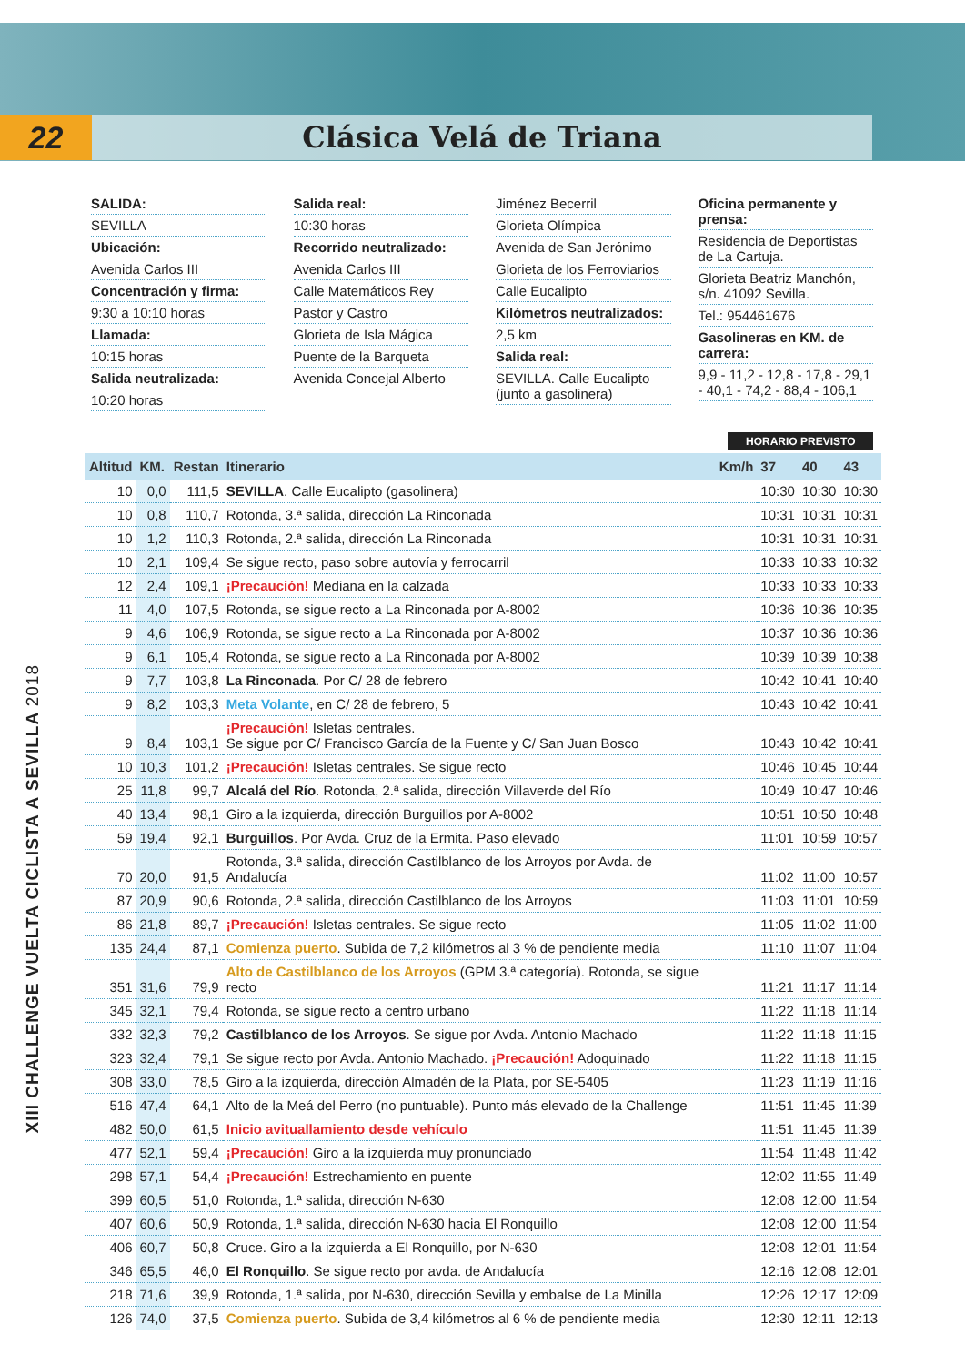22 Clásica Velá de Triana
SALIDA:
SEVILLA
Ubicación:
Avenida Carlos III
Concentración y firma:
9:30 a 10:10 horas
Llamada:
10:15 horas
Salida neutralizada:
10:20 horas
Salida real:
10:30 horas
Recorrido neutralizado:
Avenida Carlos III
Calle Matemáticos Rey
Pastor y Castro
Glorieta de Isla Mágica
Puente de la Barqueta
Avenida Concejal Alberto
Jiménez Becerril
Glorieta Olímpica
Avenida de San Jerónimo
Glorieta de los Ferroviarios
Calle Eucalipto
Kilómetros neutralizados:
2,5 km
Salida real:
SEVILLA. Calle Eucalipto (junto a gasolinera)
Oficina permanente y prensa:
Residencia de Deportistas de La Cartuja.
Glorieta Beatriz Manchón, s/n. 41092 Sevilla.
Tel.: 954461676
Gasolineras en KM. de carrera:
9,9 - 11,2 - 12,8 - 17,8 - 29,1 - 40,1 - 74,2 - 88,4 - 106,1
HORARIO PREVISTO
| Altitud | KM. | Restan | Itinerario | Km/h | 37 | 40 | 43 |
| --- | --- | --- | --- | --- | --- | --- | --- |
| 10 | 0,0 | 111,5 | SEVILLA . Calle Eucalipto (gasolinera) | | 10:30 | 10:30 | 10:30 |
| 10 | 0,8 | 110,7 | Rotonda, 3.ª salida, dirección La Rinconada | | 10:31 | 10:31 | 10:31 |
| 10 | 1,2 | 110,3 | Rotonda, 2.ª salida, dirección La Rinconada | | 10:31 | 10:31 | 10:31 |
| 10 | 2,1 | 109,4 | Se sigue recto, paso sobre autovía y ferrocarril | | 10:33 | 10:33 | 10:32 |
| 12 | 2,4 | 109,1 | ¡Precaución! Mediana en la calzada | | 10:33 | 10:33 | 10:33 |
| 11 | 4,0 | 107,5 | Rotonda, se sigue recto a La Rinconada por A-8002 | | 10:36 | 10:36 | 10:35 |
| 9 | 4,6 | 106,9 | Rotonda, se sigue recto a La Rinconada por A-8002 | | 10:37 | 10:36 | 10:36 |
| 9 | 6,1 | 105,4 | Rotonda, se sigue recto a La Rinconada por A-8002 | | 10:39 | 10:39 | 10:38 |
| 9 | 7,7 | 103,8 | La Rinconada . Por C/ 28 de febrero | | 10:42 | 10:41 | 10:40 |
| 9 | 8,2 | 103,3 | Meta Volante , en C/ 28 de febrero, 5 | | 10:43 | 10:42 | 10:41 |
| 9 | 8,4 | 103,1 | ¡Precaución! Isletas centrales. Se sigue por C/ Francisco García de la Fuente y C/ San Juan Bosco | | 10:43 | 10:42 | 10:41 |
| 10 | 10,3 | 101,2 | ¡Precaución! Isletas centrales. Se sigue recto | | 10:46 | 10:45 | 10:44 |
| 25 | 11,8 | 99,7 | Alcalá del Río . Rotonda, 2.ª salida, dirección Villaverde del Río | | 10:49 | 10:47 | 10:46 |
| 40 | 13,4 | 98,1 | Giro a la izquierda, dirección Burguillos por A-8002 | | 10:51 | 10:50 | 10:48 |
| 59 | 19,4 | 92,1 | Burguillos . Por Avda. Cruz de la Ermita. Paso elevado | | 11:01 | 10:59 | 10:57 |
| 70 | 20,0 | 91,5 | Rotonda, 3.ª salida, dirección Castilblanco de los Arroyos por Avda. de Andalucía | | 11:02 | 11:00 | 10:57 |
| 87 | 20,9 | 90,6 | Rotonda, 2.ª salida, dirección Castilblanco de los Arroyos | | 11:03 | 11:01 | 10:59 |
| 86 | 21,8 | 89,7 | ¡Precaución! Isletas centrales. Se sigue recto | | 11:05 | 11:02 | 11:00 |
| 135 | 24,4 | 87,1 | Comienza puerto . Subida de 7,2 kilómetros al 3 % de pendiente media | | 11:10 | 11:07 | 11:04 |
| 351 | 31,6 | 79,9 | Alto de Castilblanco de los Arroyos (GPM 3.ª categoría). Rotonda, se sigue recto | | 11:21 | 11:17 | 11:14 |
| 345 | 32,1 | 79,4 | Rotonda, se sigue recto a centro urbano | | 11:22 | 11:18 | 11:14 |
| 332 | 32,3 | 79,2 | Castilblanco de los Arroyos . Se sigue por Avda. Antonio Machado | | 11:22 | 11:18 | 11:15 |
| 323 | 32,4 | 79,1 | Se sigue recto por Avda. Antonio Machado. ¡Precaución! Adoquinado | | 11:22 | 11:18 | 11:15 |
| 308 | 33,0 | 78,5 | Giro a la izquierda, dirección Almadén de la Plata, por SE-5405 | | 11:23 | 11:19 | 11:16 |
| 516 | 47,4 | 64,1 | Alto de la Meá del Perro (no puntuable). Punto más elevado de la Challenge | | 11:51 | 11:45 | 11:39 |
| 482 | 50,0 | 61,5 | Inicio avituallamiento desde vehículo | | 11:51 | 11:45 | 11:39 |
| 477 | 52,1 | 59,4 | ¡Precaución! Giro a la izquierda muy pronunciado | | 11:54 | 11:48 | 11:42 |
| 298 | 57,1 | 54,4 | ¡Precaución! Estrechamiento en puente | | 12:02 | 11:55 | 11:49 |
| 399 | 60,5 | 51,0 | Rotonda, 1.ª salida, dirección N-630 | | 12:08 | 12:00 | 11:54 |
| 407 | 60,6 | 50,9 | Rotonda, 1.ª salida, dirección N-630 hacia El Ronquillo | | 12:08 | 12:00 | 11:54 |
| 406 | 60,7 | 50,8 | Cruce. Giro a la izquierda a El Ronquillo, por N-630 | | 12:08 | 12:01 | 11:54 |
| 346 | 65,5 | 46,0 | El Ronquillo . Se sigue recto por avda. de Andalucía | | 12:16 | 12:08 | 12:01 |
| 218 | 71,6 | 39,9 | Rotonda, 1.ª salida, por N-630, dirección Sevilla y embalse de La Minilla | | 12:26 | 12:17 | 12:09 |
| 126 | 74,0 | 37,5 | Comienza puerto . Subida de 3,4 kilómetros al 6 % de pendiente media | | 12:30 | 12:11 | 12:13 |
XIII CHALLENGE VUELTA CICLISTA A SEVILLA 2018